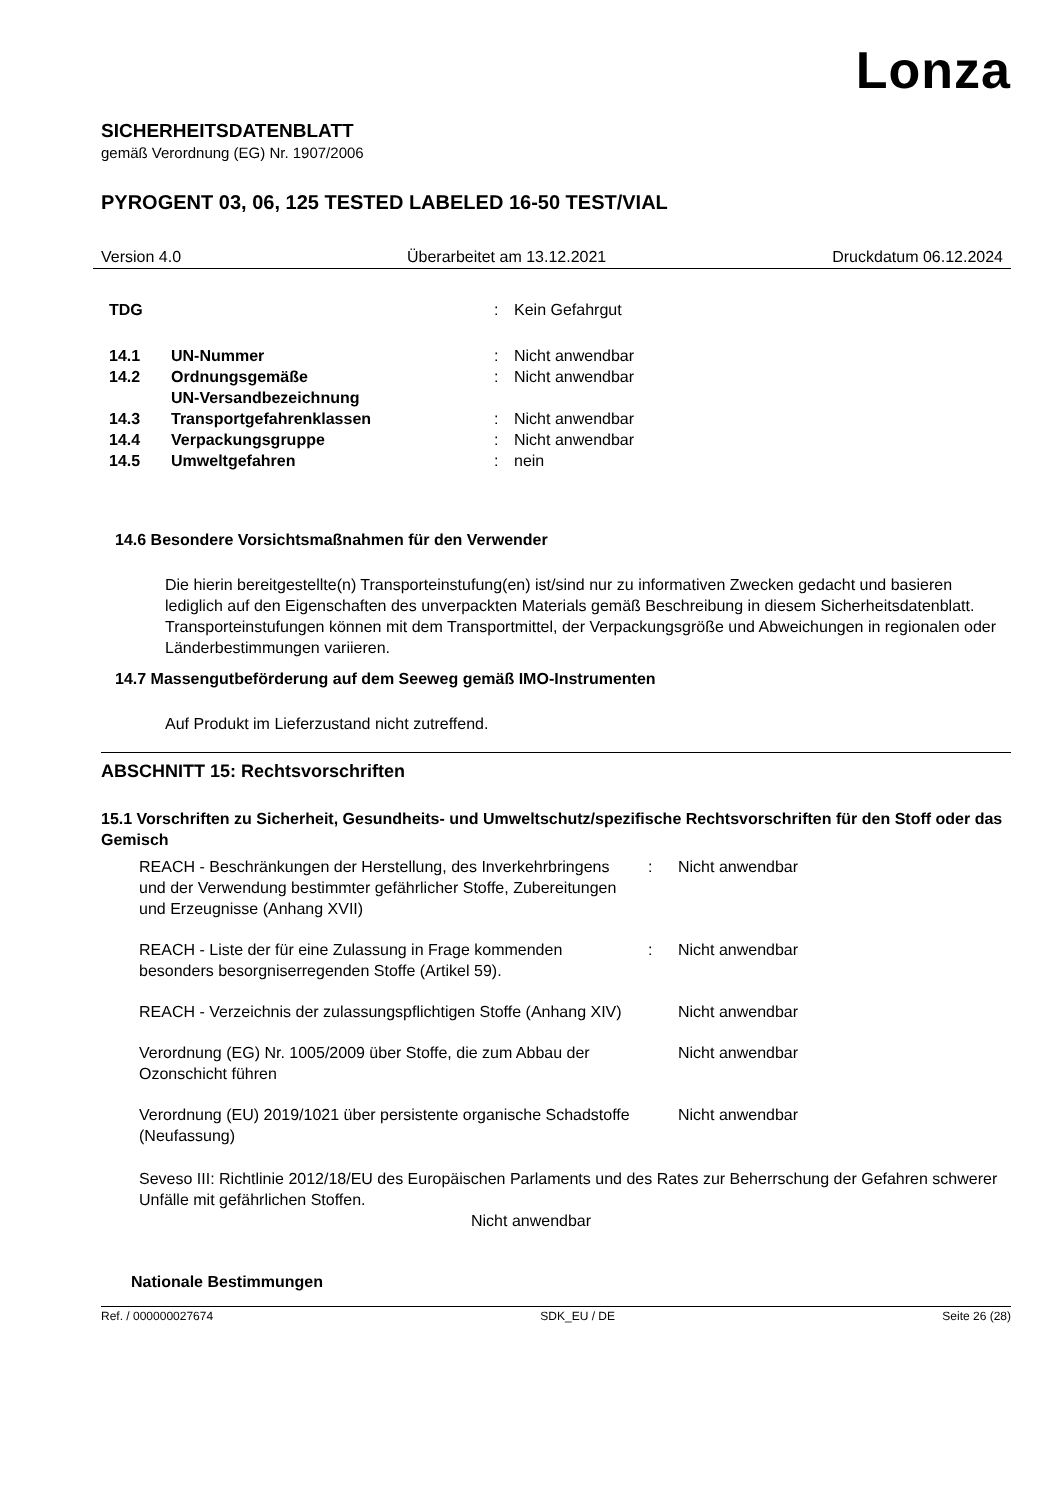Lonza
SICHERHEITSDATENBLATT
gemäß Verordnung (EG) Nr. 1907/2006
PYROGENT 03, 06, 125 TESTED LABELED 16-50 TEST/VIAL
Version 4.0 Überarbeitet am 13.12.2021 Druckdatum 06.12.2024
| TDG | | : | Kein Gefahrgut |
| 14.1 | UN-Nummer | : | Nicht anwendbar |
| 14.2 | Ordnungsgemäße UN-Versandbezeichnung | : | Nicht anwendbar |
| 14.3 | Transportgefahrenklassen | : | Nicht anwendbar |
| 14.4 | Verpackungsgruppe | : | Nicht anwendbar |
| 14.5 | Umweltgefahren | : | nein |
14.6 Besondere Vorsichtsmaßnahmen für den Verwender
Die hierin bereitgestellte(n) Transporteinstufung(en) ist/sind nur zu informativen Zwecken gedacht und basieren lediglich auf den Eigenschaften des unverpackten Materials gemäß Beschreibung in diesem Sicherheitsdatenblatt. Transporteinstufungen können mit dem Transportmittel, der Verpackungsgröße und Abweichungen in regionalen oder Länderbestimmungen variieren.
14.7 Massengutbeförderung auf dem Seeweg gemäß IMO-Instrumenten
Auf Produkt im Lieferzustand nicht zutreffend.
ABSCHNITT 15: Rechtsvorschriften
15.1 Vorschriften zu Sicherheit, Gesundheits- und Umweltschutz/spezifische Rechtsvorschriften für den Stoff oder das Gemisch
| REACH - Beschränkungen der Herstellung, des Inverkehrbringens und der Verwendung bestimmter gefährlicher Stoffe, Zubereitungen und Erzeugnisse (Anhang XVII) | : | Nicht anwendbar |
| REACH - Liste der für eine Zulassung in Frage kommenden besonders besorgniserregenden Stoffe (Artikel 59). | : | Nicht anwendbar |
| REACH - Verzeichnis der zulassungspflichtigen Stoffe (Anhang XIV) | | Nicht anwendbar |
| Verordnung (EG) Nr. 1005/2009 über Stoffe, die zum Abbau der Ozonschicht führen | | Nicht anwendbar |
| Verordnung (EU) 2019/1021 über persistente organische Schadstoffe (Neufassung) | | Nicht anwendbar |
Seveso III: Richtlinie 2012/18/EU des Europäischen Parlaments und des Rates zur Beherrschung der Gefahren schwerer Unfälle mit gefährlichen Stoffen.
Nicht anwendbar
Nationale Bestimmungen
Ref. / 000000027674 SDK_EU / DE Seite 26 (28)